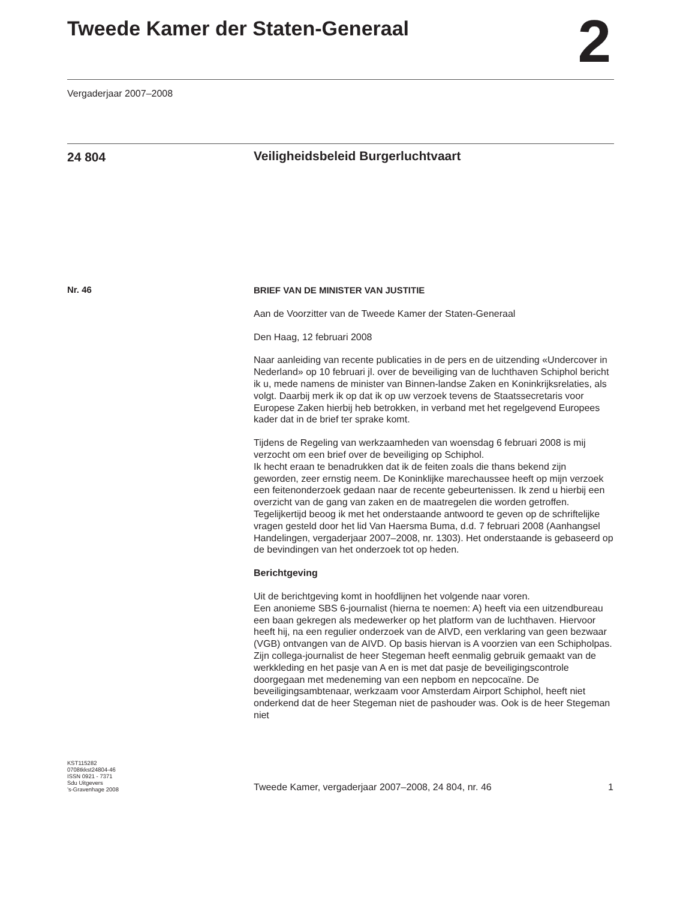Tweede Kamer der Staten-Generaal
2
Vergaderjaar 2007–2008
24 804
Veiligheidsbeleid Burgerluchtvaart
Nr. 46
BRIEF VAN DE MINISTER VAN JUSTITIE
Aan de Voorzitter van de Tweede Kamer der Staten-Generaal
Den Haag, 12 februari 2008
Naar aanleiding van recente publicaties in de pers en de uitzending «Undercover in Nederland» op 10 februari jl. over de beveiliging van de luchthaven Schiphol bericht ik u, mede namens de minister van Binnen-landse Zaken en Koninkrijksrelaties, als volgt. Daarbij merk ik op dat ik op uw verzoek tevens de Staatssecretaris voor Europese Zaken hierbij heb betrokken, in verband met het regelgevend Europees kader dat in de brief ter sprake komt.
Tijdens de Regeling van werkzaamheden van woensdag 6 februari 2008 is mij verzocht om een brief over de beveiliging op Schiphol.
Ik hecht eraan te benadrukken dat ik de feiten zoals die thans bekend zijn geworden, zeer ernstig neem. De Koninklijke marechaussee heeft op mijn verzoek een feitenonderzoek gedaan naar de recente gebeurtenissen. Ik zend u hierbij een overzicht van de gang van zaken en de maatregelen die worden getroffen. Tegelijkertijd beoog ik met het onderstaande antwoord te geven op de schriftelijke vragen gesteld door het lid Van Haersma Buma, d.d. 7 februari 2008 (Aanhangsel Handelingen, vergaderjaar 2007–2008, nr. 1303). Het onderstaande is gebaseerd op de bevindingen van het onderzoek tot op heden.
Berichtgeving
Uit de berichtgeving komt in hoofdlijnen het volgende naar voren.
Een anonieme SBS 6-journalist (hierna te noemen: A) heeft via een uitzendbureau een baan gekregen als medewerker op het platform van de luchthaven. Hiervoor heeft hij, na een regulier onderzoek van de AIVD, een verklaring van geen bezwaar (VGB) ontvangen van de AIVD. Op basis hiervan is A voorzien van een Schipholpas. Zijn collega-journalist de heer Stegeman heeft eenmalig gebruik gemaakt van de werkkleding en het pasje van A en is met dat pasje de beveiligingscontrole doorgegaan met medeneming van een nepbom en nepcocaïne. De beveiligingsambtenaar, werkzaam voor Amsterdam Airport Schiphol, heeft niet onderkend dat de heer Stegeman niet de pashouder was. Ook is de heer Stegeman niet
KST115282
0708tkkst24804-46
ISSN 0921 - 7371
Sdu Uitgevers
’s-Gravenhage 2008
Tweede Kamer, vergaderjaar 2007–2008, 24 804, nr. 46 1